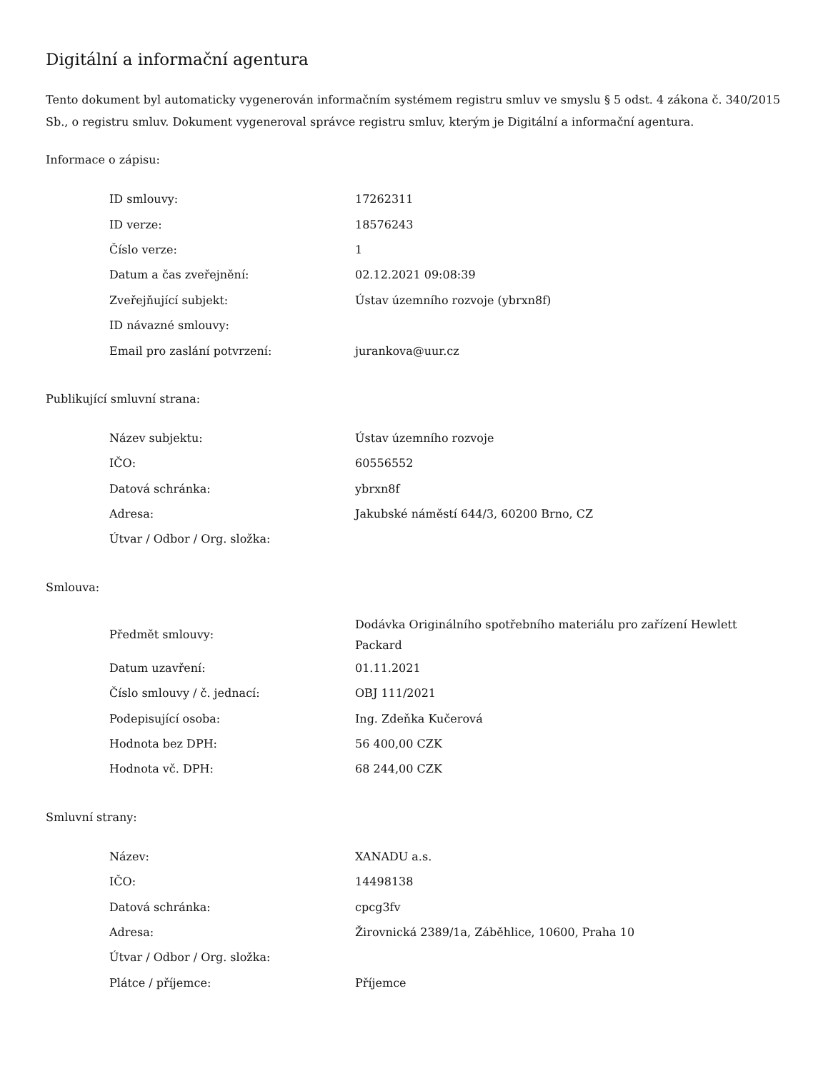Digitální a informační agentura
Tento dokument byl automaticky vygenerován informačním systémem registru smluv ve smyslu § 5 odst. 4 zákona č. 340/2015 Sb., o registru smluv. Dokument vygeneroval správce registru smluv, kterým je Digitální a informační agentura.
Informace o zápisu:
| ID smlouvy: | 17262311 |
| ID verze: | 18576243 |
| Číslo verze: | 1 |
| Datum a čas zveřejnění: | 02.12.2021 09:08:39 |
| Zveřejňující subjekt: | Ústav územního rozvoje (ybrxn8f) |
| ID návazné smlouvy: | |
| Email pro zaslání potvrzení: | jurankova@uur.cz |
Publikující smluvní strana:
| Název subjektu: | Ústav územního rozvoje |
| IČO: | 60556552 |
| Datová schránka: | ybrxn8f |
| Adresa: | Jakubské náměstí 644/3, 60200 Brno, CZ |
| Útvar / Odbor / Org. složka: | |
Smlouva:
| Předmět smlouvy: | Dodávka Originálního spotřebního materiálu pro zařízení Hewlett Packard |
| Datum uzavření: | 01.11.2021 |
| Číslo smlouvy / č. jednací: | OBJ 111/2021 |
| Podepisující osoba: | Ing. Zdeňka Kučerová |
| Hodnota bez DPH: | 56 400,00 CZK |
| Hodnota vč. DPH: | 68 244,00 CZK |
Smluvní strany:
| Název: | XANADU a.s. |
| IČO: | 14498138 |
| Datová schránka: | cpcg3fv |
| Adresa: | Žirovnická 2389/1a, Záběhlice, 10600, Praha 10 |
| Útvar / Odbor / Org. složka: | |
| Plátce / příjemce: | Příjemce |